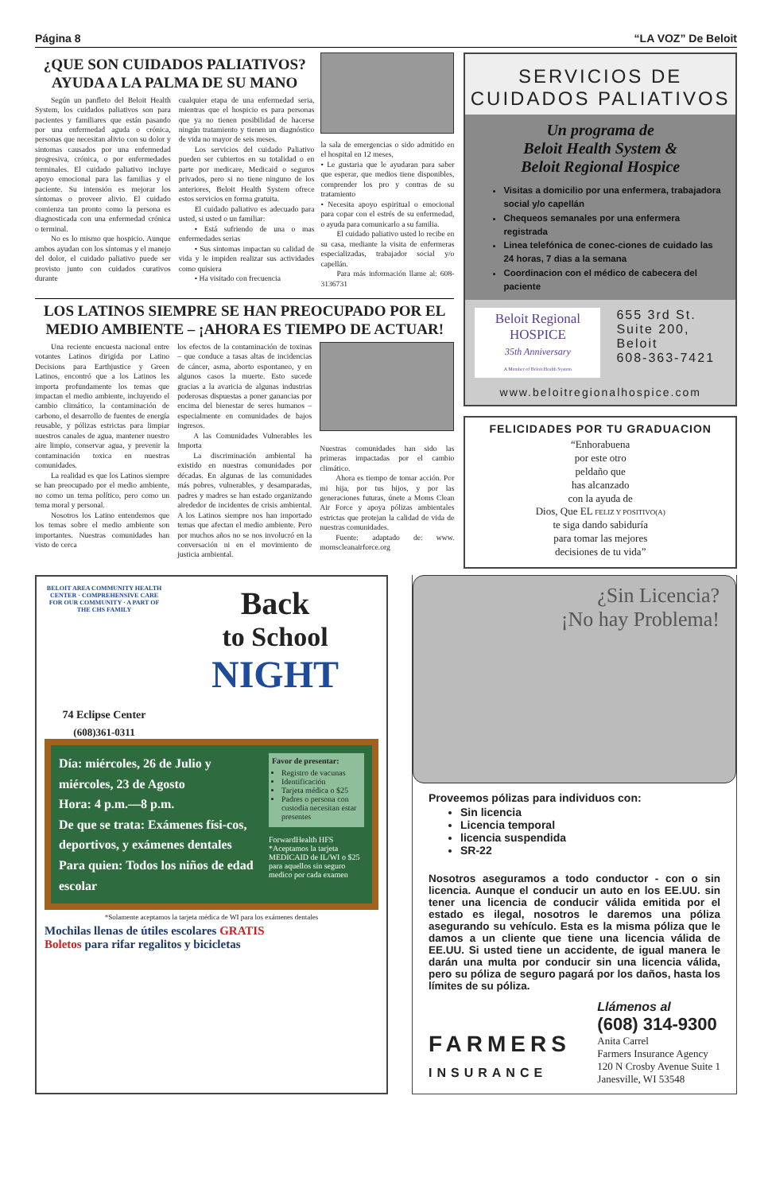Página 8 “LA VOZ” De Beloit
¿QUE SON CUIDADOS PALIATIVOS?
AYUDA A LA PALMA DE SU MANO
Según un panfleto del Beloit Health System, los cuidados paliativos son para pacientes y familiares que están pasando por una enfermedad aguda o crónica, personas que necesitan alivio con su dolor y sintomas causados por una enfermedad progresiva, crónica, o por enfermedades terminales. El cuidado paliativo incluye apoyo emocional para las familias y el paciente. Su intensión es mejorar los síntomas o proveer alivio. El cuidado comienza tan pronto como la persona es diagnosticada con una enfermedad crónica o terminal.
No es lo mismo que hospicio. Aunque ambos ayudan con los síntomas y el manejo del dolor, el cuidado paliativo puede ser provisto junto con cuidados curativos durante
cualquier etapa de una enfermedad seria, mientras que el hospicio es para personas que ya no tienen posibilidad de hacerse ningún tratamiento y tienen un diagnóstico de vida no mayor de seis meses.
Los servicios del cuidado Paliativo pueden ser cubiertos en su totalidad o en parte por medicare, Medicaid o seguros privados, pero si no tiene ninguno de los anteriores, Beloit Health System ofrece estos servicios en forma gratuita.
El cuidado paliativo es adecuado para usted, si usted o un familiar:
• Está sufriendo de una o mas enfermedades serias
• Sus sintomas impactan su calidad de vida y le impiden realizar sus actividades como quisiera
• Ha visitado con frecuencia
la sala de emergencias o sido admitido en el hospital en 12 meses,
• Le gustaria que le ayudaran para saber que esperar, que medios tiene disponibles, comprender los pro y contras de su tratamiento
• Necesita apoyo espiritual o emocional para copar con el estrés de su enfermedad, o ayuda para comunicarlo a su familia.
El cuidado paliativo usted lo recibe en su casa, mediante la visita de enfermeras especializadas, trabajador social y/o capellán.
Para más información llame al: 608-3136731
LOS LATINOS SIEMPRE SE HAN PREOCUPADO POR EL MEDIO AMBIENTE – ¡AHORA ES TIEMPO DE ACTUAR!
Una reciente encuesta nacional entre votantes Latinos dirigida por Latino Decisions para Earthjustice y Green Latinos, encontró que a los Latinos les importa profundamente los temas que impactan el medio ambiente, incluyendo el cambio climático, la contaminación de carbono, el desarrollo de fuentes de energía reusable, y pólizas estrictas para limpiar nuestros canales de agua, mantener nuestro aire limpio, conservar agua, y prevenir la contaminación toxica en nuestras comunidades.
La realidad es que los Latinos siempre se han preocupado por el medio ambiente, no como un tema político, pero como un tema moral y personal.
Nosotros los Latino entendemos que los temas sobre el medio ambiente son importantes. Nuestras comunidades han visto de cerca
los efectos de la contaminación de toxinas – que conduce a tasas altas de incidencias de cáncer, asma, aborto espontaneo, y en algunos casos la muerte. Esto sucede gracias a la avaricia de algunas industrias poderosas dispuestas a poner ganancias por encima del bienestar de seres humanos – especialmente en comunidades de bajos ingresos.
A las Comunidades Vulnerables les Importa
La discriminación ambiental ha existido en nuestras comunidades por décadas. En algunas de las comunidades más pobres, vulnerables, y desamparadas, padres y madres se han estado organizando alrededor de incidentes de crisis ambiental. A los Latinos siempre nos han importado temas que afectan el medio ambiente. Pero por muchos años no se nos involucró en la conversación ni en el movimiento de justicia ambiental.
Nuestras comunidades han sido las primeras impactadas por el cambio climático.
Ahora es tiempo de tomar acción. Por mi hija, por tus hijos, y por las generaciones futuras, únete a Moms Clean Air Force y apoya pólizas ambientales estrictas que protejan la calidad de vida de nuestras comunidades.
Fuente: adaptado de: www. momscleanairforce.org
SERVICIOS DE
CUIDADOS PALIATIVOS
Un programa de
Beloit Health System &
Beloit Regional Hospice
Visitas a domicilio por una enfermera, trabajadora social y/o capellán
Chequeos semanales por una enfermera registrada
Linea telefónica de conec-ciones de cuidado las 24 horas, 7 dias a la semana
Coordinacion con el médico de cabecera del paciente
Beloit Regional
HOSPICE
35th Anniversary
A Member of Beloit Health System
655 3rd St.
Suite 200,
Beloit
608-363-7421
www.beloitregionalhospice.com
FELICIDADES POR TU GRADUACION
“Enhorabuena
por este otro
peldaño que
has alcanzado
con la ayuda de
Dios, Que EL FELIZ Y POSITIVO(A)
te siga dando sabiduría
para tomar las mejores
decisiones de tu vida”
BELOIT AREA COMMUNITY HEALTH CENTER · COMPREHENSIVE CARE FOR OUR COMMUNITY · A PART OF THE CHS FAMILY
74 Eclipse Center
(608)361-0311
Back
to School
NIGHT
Día: miércoles, 26 de Julio y miércoles, 23 de Agosto
Hora: 4 p.m.—8 p.m.
De que se trata: Exámenes físi-cos, deportivos, y exámenes dentales
Para quien: Todos los niños de edad escolar
Favor de presentar:
Registro de vacunas
Identificación
Tarjeta médica o $25
Padres o persona con custodia necesitan estar presentes
ForwardHealth HFS
*Aceptamos la tarjeta MEDICAID de IL/WI o $25 para aquellos sin seguro medico por cada examen
*Solamente aceptamos la tarjeta médica de WI para los exámenes dentales
Mochilas llenas de útiles escolares GRATIS
Boletos para rifar regalitos y bicicletas
¿Sin Licencia?
¡No hay Problema!
Proveemos pólizas para individuos con:
Sin licencia
Licencia temporal
licencia suspendida
SR-22
Nosotros aseguramos a todo conductor - con o sin licencia. Aunque el conducir un auto en los EE.UU. sin tener una licencia de conducir válida emitida por el estado es ilegal, nosotros le daremos una póliza asegurando su vehículo. Esta es la misma póliza que le damos a un cliente que tiene una licencia válida de EE.UU. Si usted tiene un accidente, de igual manera le darán una multa por conducir sin una licencia válida, pero su póliza de seguro pagará por los daños, hasta los límites de su póliza.
FARMERS
INSURANCE
Llámenos al
(608) 314-9300
Anita Carrel
Farmers Insurance Agency
120 N Crosby Avenue Suite 1
Janesville, WI 53548